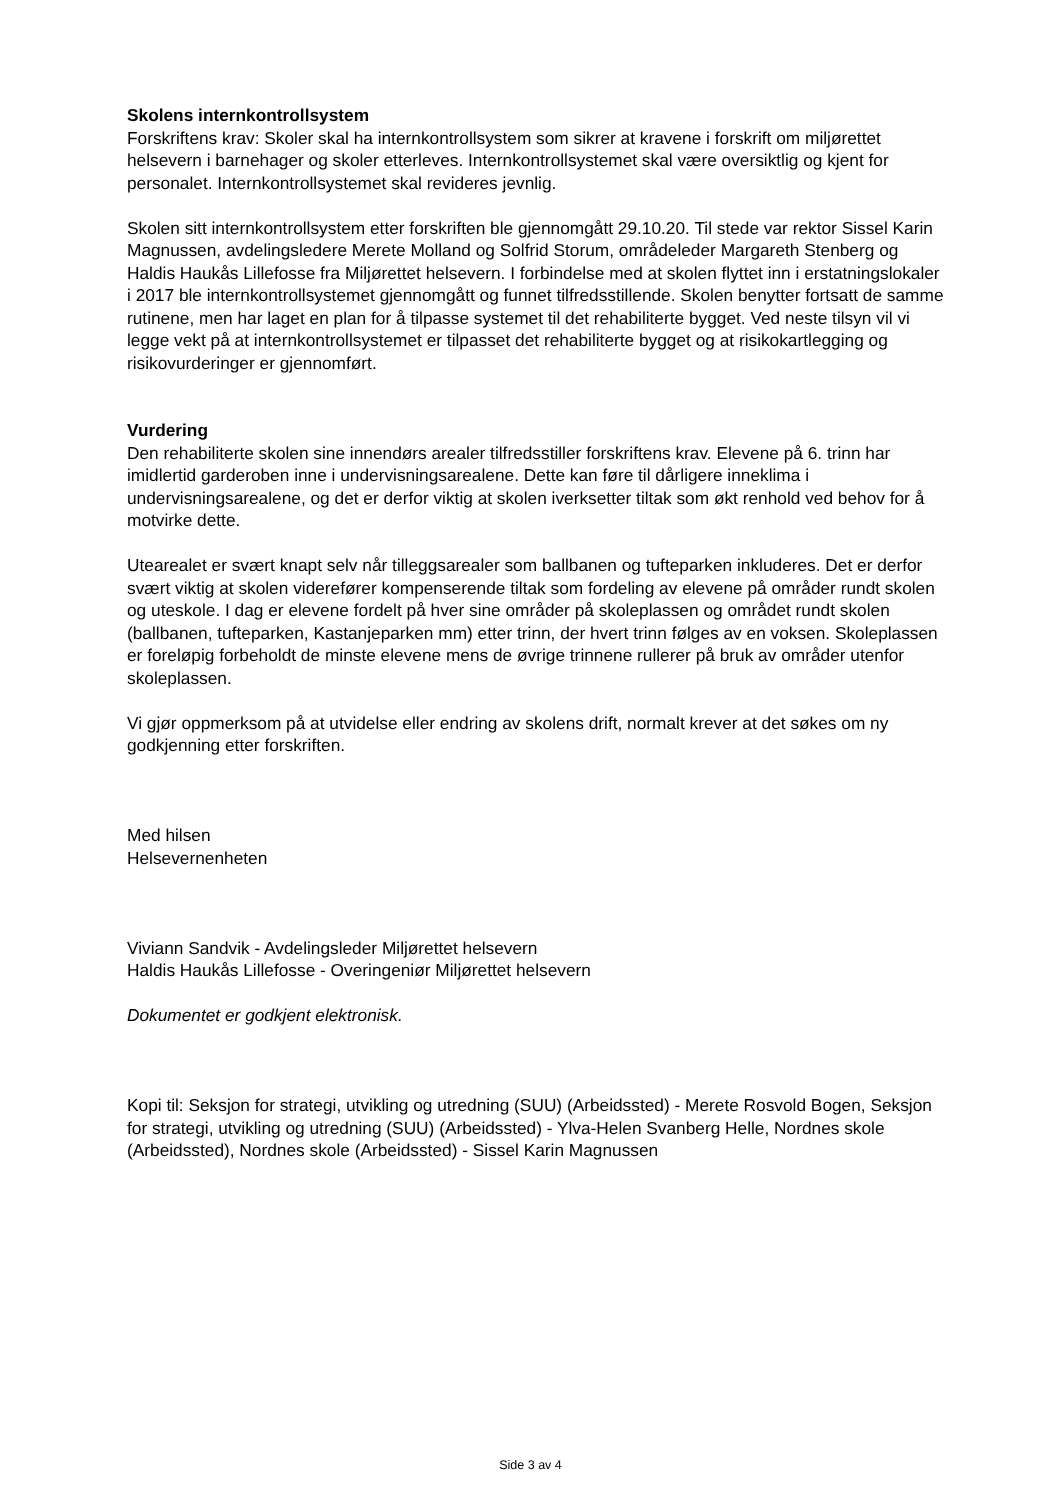Skolens internkontrollsystem
Forskriftens krav: Skoler skal ha internkontrollsystem som sikrer at kravene i forskrift om miljørettet helsevern i barnehager og skoler etterleves. Internkontrollsystemet skal være oversiktlig og kjent for personalet. Internkontrollsystemet skal revideres jevnlig.
Skolen sitt internkontrollsystem etter forskriften ble gjennomgått 29.10.20. Til stede var rektor Sissel Karin Magnussen, avdelingsledere Merete Molland og Solfrid Storum, områdeleder Margareth Stenberg og Haldis Haukås Lillefosse fra Miljørettet helsevern. I forbindelse med at skolen flyttet inn i erstatningslokaler i 2017 ble internkontrollsystemet gjennomgått og funnet tilfredsstillende. Skolen benytter fortsatt de samme rutinene, men har laget en plan for å tilpasse systemet til det rehabiliterte bygget. Ved neste tilsyn vil vi legge vekt på at internkontrollsystemet er tilpasset det rehabiliterte bygget og at risikokartlegging og risikovurderinger er gjennomført.
Vurdering
Den rehabiliterte skolen sine innendørs arealer tilfredsstiller forskriftens krav. Elevene på 6. trinn har imidlertid garderoben inne i undervisningsarealene. Dette kan føre til dårligere inneklima i undervisningsarealene, og det er derfor viktig at skolen iverksetter tiltak som økt renhold ved behov for å motvirke dette.
Utearealet er svært knapt selv når tilleggsarealer som ballbanen og tufteparken inkluderes. Det er derfor svært viktig at skolen viderefører kompenserende tiltak som fordeling av elevene på områder rundt skolen og uteskole. I dag er elevene fordelt på hver sine områder på skoleplassen og området rundt skolen (ballbanen, tufteparken, Kastanjeparken mm) etter trinn, der hvert trinn følges av en voksen. Skoleplassen er foreløpig forbeholdt de minste elevene mens de øvrige trinnene rullerer på bruk av områder utenfor skoleplassen.
Vi gjør oppmerksom på at utvidelse eller endring av skolens drift, normalt krever at det søkes om ny godkjenning etter forskriften.
Med hilsen
Helsevernenheten
Viviann Sandvik - Avdelingsleder Miljørettet helsevern
Haldis Haukås Lillefosse - Overingeniør Miljørettet helsevern
Dokumentet er godkjent elektronisk.
Kopi til: Seksjon for strategi, utvikling og utredning (SUU) (Arbeidssted) - Merete Rosvold Bogen, Seksjon for strategi, utvikling og utredning (SUU) (Arbeidssted) - Ylva-Helen Svanberg Helle, Nordnes skole (Arbeidssted), Nordnes skole (Arbeidssted) - Sissel Karin Magnussen
Side 3 av 4